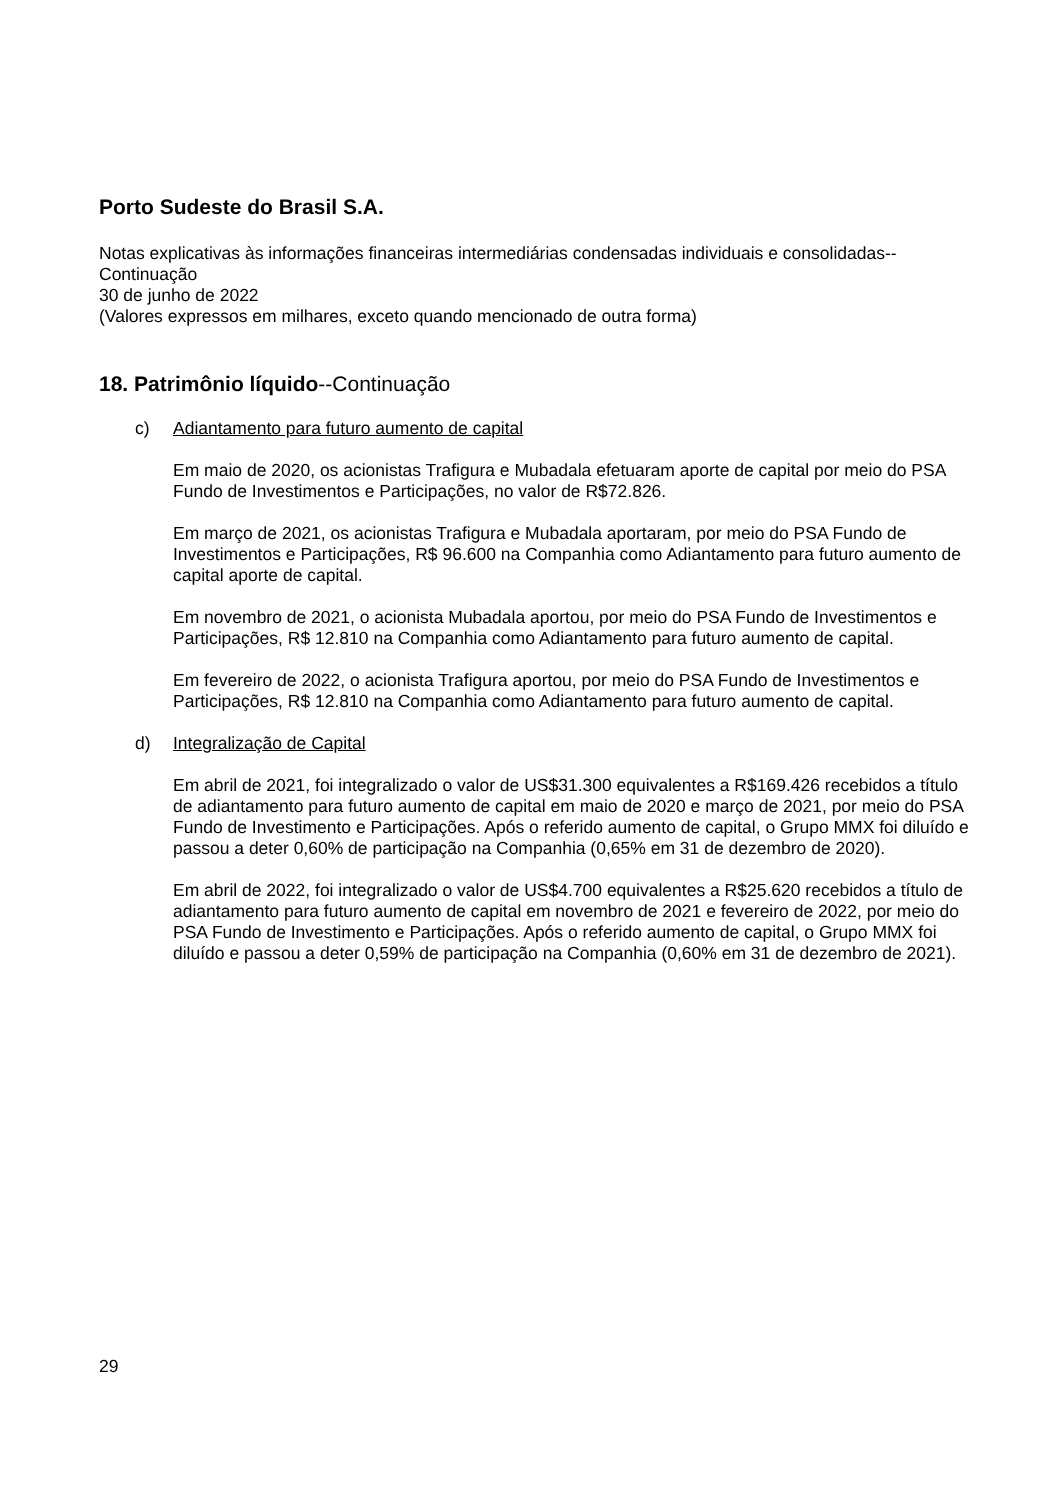Porto Sudeste do Brasil S.A.
Notas explicativas às informações financeiras intermediárias condensadas individuais e consolidadas--Continuação
30 de junho de 2022
(Valores expressos em milhares, exceto quando mencionado de outra forma)
18. Patrimônio líquido--Continuação
c) Adiantamento para futuro aumento de capital
Em maio de 2020, os acionistas Trafigura e Mubadala efetuaram aporte de capital por meio do PSA Fundo de Investimentos e Participações, no valor de R$72.826.
Em março de 2021, os acionistas Trafigura e Mubadala aportaram, por meio do PSA Fundo de Investimentos e Participações, R$ 96.600 na Companhia como Adiantamento para futuro aumento de capital aporte de capital.
Em novembro de 2021, o acionista Mubadala aportou, por meio do PSA Fundo de Investimentos e Participações, R$ 12.810 na Companhia como Adiantamento para futuro aumento de capital.
Em fevereiro de 2022, o acionista Trafigura aportou, por meio do PSA Fundo de Investimentos e Participações, R$ 12.810 na Companhia como Adiantamento para futuro aumento de capital.
d) Integralização de Capital
Em abril de 2021, foi integralizado o valor de US$31.300 equivalentes a R$169.426 recebidos a título de adiantamento para futuro aumento de capital em maio de 2020 e março de 2021, por meio do PSA Fundo de Investimento e Participações. Após o referido aumento de capital, o Grupo MMX foi diluído e passou a deter 0,60% de participação na Companhia (0,65% em 31 de dezembro de 2020).
Em abril de 2022, foi integralizado o valor de US$4.700 equivalentes a R$25.620 recebidos a título de adiantamento para futuro aumento de capital em novembro de 2021 e fevereiro de 2022, por meio do PSA Fundo de Investimento e Participações. Após o referido aumento de capital, o Grupo MMX foi diluído e passou a deter 0,59% de participação na Companhia (0,60% em 31 de dezembro de 2021).
29